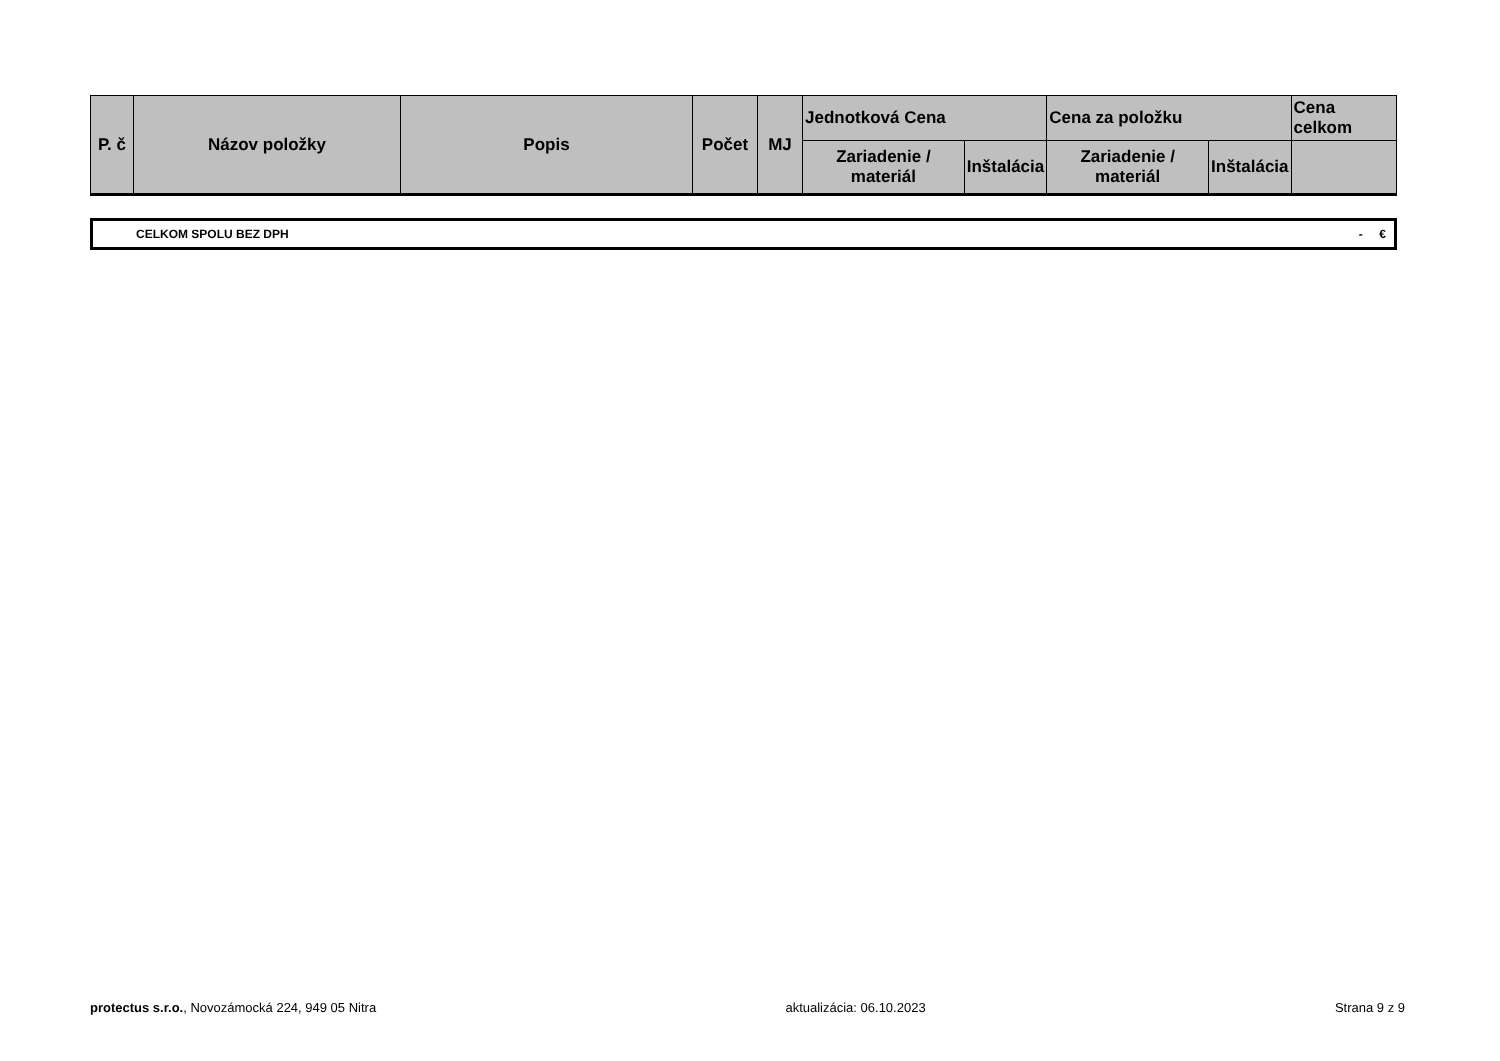| P. č | Názov položky | Popis | Počet | MJ | Jednotková Cena | | Cena za položku | | Cena celkom |
| --- | --- | --- | --- | --- | --- | --- | --- | --- | --- |
| | | | | | Zariadenie / materiál | Inštalácia | Zariadenie / materiál | Inštalácia | |
CELKOM SPOLU BEZ DPH - €
protectus s.r.o., Novozámocká 224, 949 05 Nitra aktualizácia: 06.10.2023 Strana 9 z 9